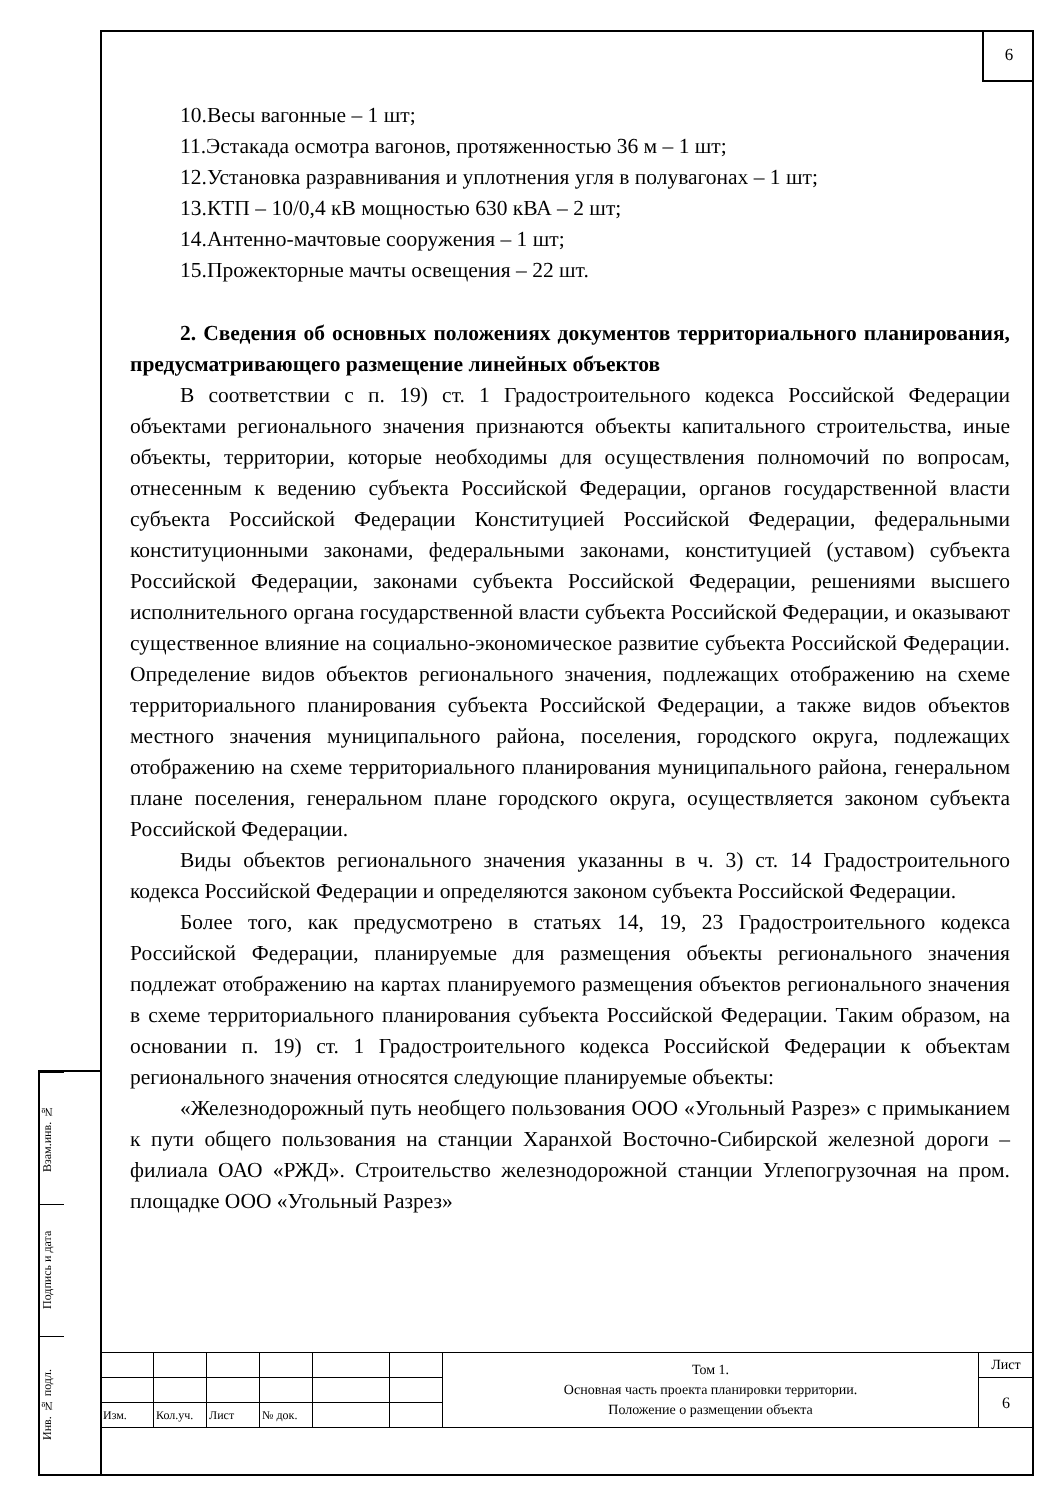6
Взам.инв. №
Подпись и дата
Инв. № подл.
10.Весы вагонные – 1 шт;
11.Эстакада осмотра вагонов, протяженностью 36 м – 1 шт;
12.Установка разравнивания и уплотнения угля в полувагонах – 1 шт;
13.КТП – 10/0,4 кВ мощностью 630 кВА – 2 шт;
14.Антенно-мачтовые сооружения – 1 шт;
15.Прожекторные мачты освещения – 22 шт.
2. Сведения об основных положениях документов территориального планирования, предусматривающего размещение линейных объектов
В соответствии с п. 19) ст. 1 Градостроительного кодекса Российской Федерации объектами регионального значения признаются объекты капитального строительства, иные объекты, территории, которые необходимы для осуществления полномочий по вопросам, отнесенным к ведению субъекта Российской Федерации, органов государственной власти субъекта Российской Федерации Конституцией Российской Федерации, федеральными конституционными законами, федеральными законами, конституцией (уставом) субъекта Российской Федерации, законами субъекта Российской Федерации, решениями высшего исполнительного органа государственной власти субъекта Российской Федерации, и оказывают существенное влияние на социально-экономическое развитие субъекта Российской Федерации. Определение видов объектов регионального значения, подлежащих отображению на схеме территориального планирования субъекта Российской Федерации, а также видов объектов местного значения муниципального района, поселения, городского округа, подлежащих отображению на схеме территориального планирования муниципального района, генеральном плане поселения, генеральном плане городского округа, осуществляется законом субъекта Российской Федерации.
Виды объектов регионального значения указанны в ч. 3) ст. 14 Градостроительного кодекса Российской Федерации и определяются законом субъекта Российской Федерации.
Более того, как предусмотрено в статьях 14, 19, 23 Градостроительного кодекса Российской Федерации, планируемые для размещения объекты регионального значения подлежат отображению на картах планируемого размещения объектов регионального значения в схеме территориального планирования субъекта Российской Федерации. Таким образом, на основании п. 19) ст. 1 Градостроительного кодекса Российской Федерации к объектам регионального значения относятся следующие планируемые объекты:
«Железнодорожный путь необщего пользования ООО «Угольный Разрез» с примыканием к пути общего пользования на станции Харанхой Восточно-Сибирской железной дороги – филиала ОАО «РЖД». Строительство железнодорожной станции Углепогрузочная на пром. площадке ООО «Угольный Разрез»
| | | | | | | Том 1. Основная часть проекта планировки территории. Положение о размещении объекта | Лист |
| | | | | | | | 6 |
| Изм. | Кол.уч. | Лист | № док. | | | | |